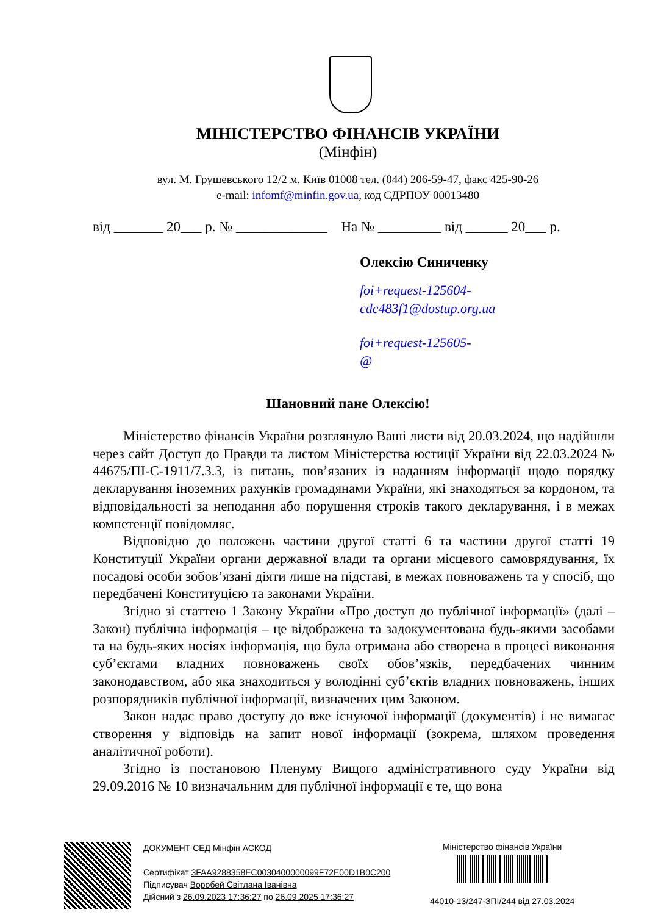МІНІСТЕРСТВО ФІНАНСІВ УКРАЇНИ
(Мінфін)
вул. М. Грушевського 12/2 м. Київ 01008 тел. (044) 206-59-47, факс 425-90-26
e-mail: infomf@minfin.gov.ua, код ЄДРПОУ 00013480
від _______ 20___ р. № _____________ На № _________ від ______ 20___ р.
Олексію Синиченку
foi+request-125604-
cdc483f1@dostup.org.ua
foi+request-125605-
@
Шановний пане Олексію!
Міністерство фінансів України розглянуло Ваші листи від 20.03.2024, що надійшли через сайт Доступ до Правди та листом Міністерства юстиції України від 22.03.2024 № 44675/ПІ-С-1911/7.3.3, із питань, пов’язаних із наданням інформації щодо порядку декларування іноземних рахунків громадянами України, які знаходяться за кордоном, та відповідальності за неподання або порушення строків такого декларування, і в межах компетенції повідомляє.
Відповідно до положень частини другої статті 6 та частини другої статті 19 Конституції України органи державної влади та органи місцевого самоврядування, їх посадові особи зобов’язані діяти лише на підставі, в межах повноважень та у спосіб, що передбачені Конституцією та законами України.
Згідно зі статтею 1 Закону України «Про доступ до публічної інформації» (далі – Закон) публічна інформація – це відображена та задокументована будь-якими засобами та на будь-яких носіях інформація, що була отримана або створена в процесі виконання суб’єктами владних повноважень своїх обов’язків, передбачених чинним законодавством, або яка знаходиться у володінні суб’єктів владних повноважень, інших розпорядників публічної інформації, визначених цим Законом.
Закон надає право доступу до вже існуючої інформації (документів) і не вимагає створення у відповідь на запит нової інформації (зокрема, шляхом проведення аналітичної роботи).
Згідно із постановою Пленуму Вищого адміністративного суду України від 29.09.2016 № 10 визначальним для публічної інформації є те, що вона
ДОКУМЕНТ СЕД Мінфін АСКОД
Сертифікат 3FAA9288358EC0030400000099F72E00D1B0C200
Підписувач Воробей Світлана Іванівна
Дійсний з 26.09.2023 17:36:27 по 26.09.2025 17:36:27
Міністерство фінансів України
44010-13/247-ЗПІ/244 від 27.03.2024